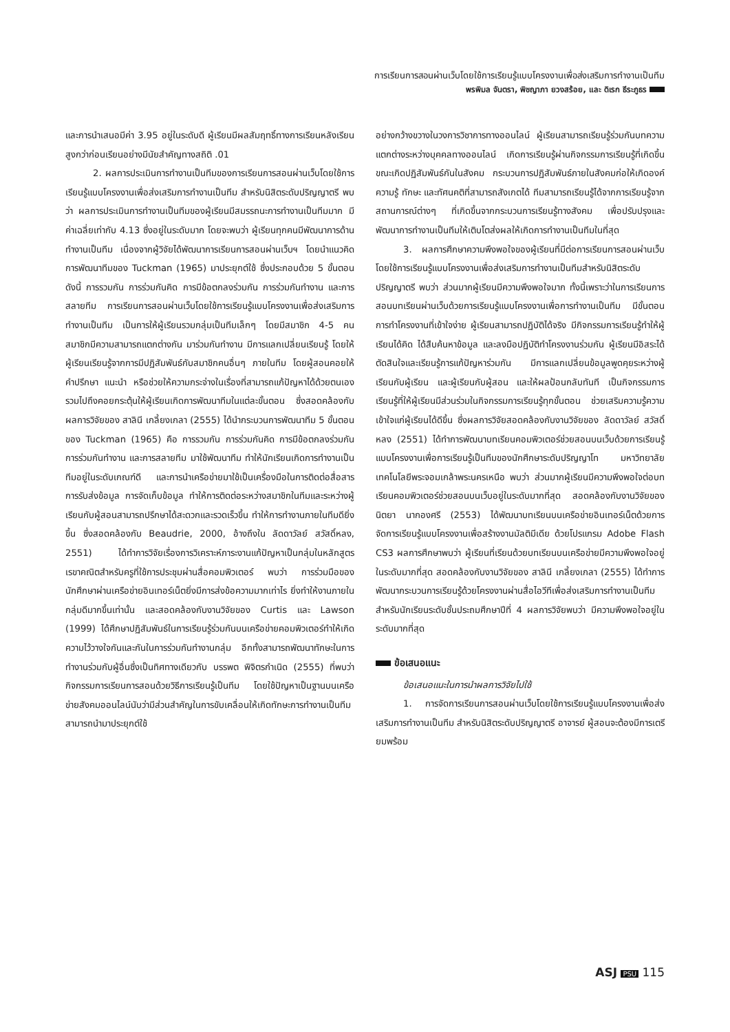การเรียนการสอนผ่านเว็บโดยใช้การเรียนรู้แบบโครงงานเพื่อส่งเสริมการทำงานเป็นทีม
พรพิมล จันตรา, พิชญาภา ยวงสร้อย, และ ดิเรก ธีระภูธร
และการนำเสนอมีค่า 3.95 อยู่ในระดับดี ผู้เรียนมีผลสัมฤทธิ์ทางการเรียนหลังเรียนสูงกว่าก่อนเรียนอย่างมีนัยสำคัญทางสถิติ .01
2. ผลการประเมินการทำงานเป็นทีมของการเรียนการสอนผ่านเว็บโดยใช้การเรียนรู้แบบโครงงานเพื่อส่งเสริมการทำงานเป็นทีม สำหรับนิสิตระดับปริญญาตรี พบว่า ผลการประเมินการทำงานเป็นทีมของผู้เรียนมีสมรรถนะการทำงานเป็นทีมมาก มีค่าเฉลี่ยเท่ากับ 4.13 ซึ่งอยู่ในระดับมาก โดยจะพบว่า ผู้เรียนทุกคนมีพัฒนาการด้านทำงานเป็นทีม เนื่องจากผู้วิจัยได้พัฒนาการเรียนการสอนผ่านเว็บฯ โดยนำแนวคิดการพัฒนาทีมของ Tuckman (1965) มาประยุกต์ใช้ ซึ่งประกอบด้วย 5 ขั้นตอน ดังนี้ การรวมกัน การร่วมกันคิด การมีข้อตกลงร่วมกัน การร่วมกันทำงาน และการสลายทีม การเรียนการสอนผ่านเว็บโดยใช้การเรียนรู้แบบโครงงานเพื่อส่งเสริมการทำงานเป็นทีม เป็นการให้ผู้เรียนรวมกลุ่มเป็นทีมเล็กๆ โดยมีสมาชิก 4-5 คน สมาชิกมีความสามารถแตกต่างกัน มาร่วมกันทำงาน มีการแลกเปลี่ยนเรียนรู้ โดยให้ผู้เรียนเรียนรู้จากการมีปฏิสัมพันธ์กับสมาชิกคนอื่นๆ ภายในทีม โดยผู้สอนคอยให้คำปรึกษา แนะนำ หรือช่วยให้ความกระจ่างในเรื่องที่สามารถแก้ปัญหาได้ด้วยตนเอง รวมไปถึงคอยกระตุ้นให้ผู้เรียนเกิดการพัฒนาทีมในแต่ละขั้นตอน ซึ่งสอดคล้องกับผลการวิจัยของ สาลินี เกลี้ยงเกลา (2555) ได้นำกระบวนการพัฒนาทีม 5 ขั้นตอนของ Tuckman (1965) คือ การรวมกัน การร่วมกันคิด การมีข้อตกลงร่วมกัน การร่วมกันทำงาน และการสลายทีม มาใช้พัฒนาทีม ทำให้นักเรียนเกิดการทำงานเป็นทีมอยู่ในระดับเกณฑ์ดี และการนำเครือข่ายมาใช้เป็นเครื่องมือในการติดต่อสื่อสาร การรับส่งข้อมูล การจัดเก็บข้อมูล ทำให้การติดต่อระหว่างสมาชิกในทีมและระหว่างผู้เรียนกับผู้สอนสามารถปรึกษาได้สะดวกและรวดเร็วขึ้น ทำให้การทำงานภายในทีมดียิ่งขึ้น ซึ่งสอดคล้องกับ Beaudrie, 2000, อ้างถึงใน ลัดดาวัลย์ สวัสดิ์หลง, 2551) ได้ทำการวิจัยเรื่องการวิเคราะห์ภาระงานแก้ปัญหาเป็นกลุ่มในหลักสูตรเรขาคณิตสำหรับครูที่ใช้การประชุมผ่านสื่อคอมพิวเตอร์ พบว่า การร่วมมือของนักศึกษาผ่านเครือข่ายอินเทอร์เน็ตยิ่งมีการส่งข้อความมากเท่าไร ยิ่งทำให้งานภายในกลุ่มดีมากขึ้นเท่านั้น และสอดคล้องกับงานวิจัยของ Curtis และ Lawson (1999) ได้ศึกษาปฏิสัมพันธ์ในการเรียนรู้ร่วมกันบนเครือข่ายคอมพิวเตอร์ทำให้เกิดความไว้วางใจกันและกันในการร่วมกันทำงานกลุ่ม อีกทั้งสามารถพัฒนาทักษะในการทำงานร่วมกับผู้อื่นซึ่งเป็นทิศทางเดียวกับ บรรพต พิจิตรกำเนิด (2555) ที่พบว่า กิจกรรมการเรียนการสอนด้วยวิธีการเรียนรู้เป็นทีม โดยใช้ปัญหาเป็นฐานบนเครือข่ายสังคมออนไลน์นับว่ามีส่วนสำคัญในการขับเคลื่อนให้เกิดทักษะการทำงานเป็นทีม สามารถนำมาประยุกต์ใช้
อย่างกว้างขวางในวงการวิชาการทางออนไลน์ ผู้เรียนสามารถเรียนรู้ร่วมกันบทความแตกต่างระหว่างบุคคลทางออนไลน์ เกิดการเรียนรู้ผ่านกิจกรรมการเรียนรู้ที่เกิดขึ้นขณะเกิดปฏิสัมพันธ์กันในสังคม กระบวนการปฏิสัมพันธ์ภายในสังคมก่อให้เกิดองค์ความรู้ ทักษะ และทัศนคติที่สามารถสังเกตได้ ทีมสามารถเรียนรู้ได้จากการเรียนรู้จากสถานการณ์ต่างๆ ที่เกิดขึ้นจากกระบวนการเรียนรู้ทางสังคม เพื่อปรับปรุงและพัฒนาการทำงานเป็นทีมให้เติบโตส่งผลให้เกิดการทำงานเป็นทีมในที่สุด
3. ผลการศึกษาความพึงพอใจของผู้เรียนที่มีต่อการเรียนการสอนผ่านเว็บโดยใช้การเรียนรู้แบบโครงงานเพื่อส่งเสริมการทำงานเป็นทีมสำหรับนิสิตระดับปริญญาตรี พบว่า ส่วนมากผู้เรียนมีความพึงพอใจมาก ทั้งนี้เพราะว่าในการเรียนการสอนบทเรียนผ่านเว็บด้วยการเรียนรู้แบบโครงงานเพื่อการทำงานเป็นทีม มีขั้นตอนการทำโครงงานที่เข้าใจง่าย ผู้เรียนสามารถปฏิบัติได้จริง มีกิจกรรมการเรียนรู้ทำให้ผู้เรียนได้คิด ได้สืบค้นหาข้อมูล และลงมือปฏิบัติทำโครงงานร่วมกัน ผู้เรียนมีอิสระได้ตัดสินใจและเรียนรู้การแก้ปัญหาร่วมกัน มีการแลกเปลี่ยนข้อมูลพูดคุยระหว่างผู้เรียนกับผู้เรียน และผู้เรียนกับผู้สอน และให้ผลป้อนกลับทันที เป็นกิจกรรมการเรียนรู้ที่ให้ผู้เรียนมีส่วนร่วมในกิจกรรมการเรียนรู้ทุกขั้นตอน ช่วยเสริมความรู้ความเข้าใจแก่ผู้เรียนได้ดีขึ้น ซึ่งผลการวิจัยสอดคล้องกับงานวิจัยของ ลัดดาวัลย์ สวัสดิ์หลง (2551) ได้ทำการพัฒนาบทเรียนคอมพิวเตอร์ช่วยสอนบนเว็บด้วยการเรียนรู้แบบโครงงานเพื่อการเรียนรู้เป็นทีมของนักศึกษาระดับปริญญาโท มหาวิทยาลัยเทคโนโลยีพระจอมเกล้าพระนครเหนือ พบว่า ส่วนมากผู้เรียนมีความพึงพอใจต่อบทเรียนคอมพิวเตอร์ช่วยสอนบนเว็บอยู่ในระดับมากที่สุด สอดคล้องกับงานวิจัยของ นิตยา นากองศรี (2553) ได้พัฒนาบทเรียนบนเครือข่ายอินเทอร์เน็ตด้วยการจัดการเรียนรู้แบบโครงงานเพื่อสร้างงานมัลติมีเดีย ด้วยโปรแกรม Adobe Flash CS3 ผลการศึกษาพบว่า ผู้เรียนที่เรียนด้วยบทเรียนบนเครือข่ายมีความพึงพอใจอยู่ในระดับมากที่สุด สอดคล้องกับงานวิจัยของ สาลินี เกลี้ยงเกลา (2555) ได้ทำการพัฒนากระบวนการเรียนรู้ด้วยโครงงานผ่านสื่อไอวีทีเพื่อส่งเสริมการทำงานเป็นทีมสำหรับนักเรียนระดับชั้นประถมศึกษาปีที่ 4 ผลการวิจัยพบว่า มีความพึงพอใจอยู่ในระดับมากที่สุด
ข้อเสนอแนะ
ข้อเสนอแนะในการนำผลการวิจัยไปใช้
1. การจัดการเรียนการสอนผ่านเว็บโดยใช้การเรียนรู้แบบโครงงานเพื่อส่งเสริมการทำงานเป็นทีม สำหรับนิสิตระดับปริญญาตรี อาจารย์ ผู้สอนจะต้องมีการเตรียมพร้อม
ASJ PSU 115